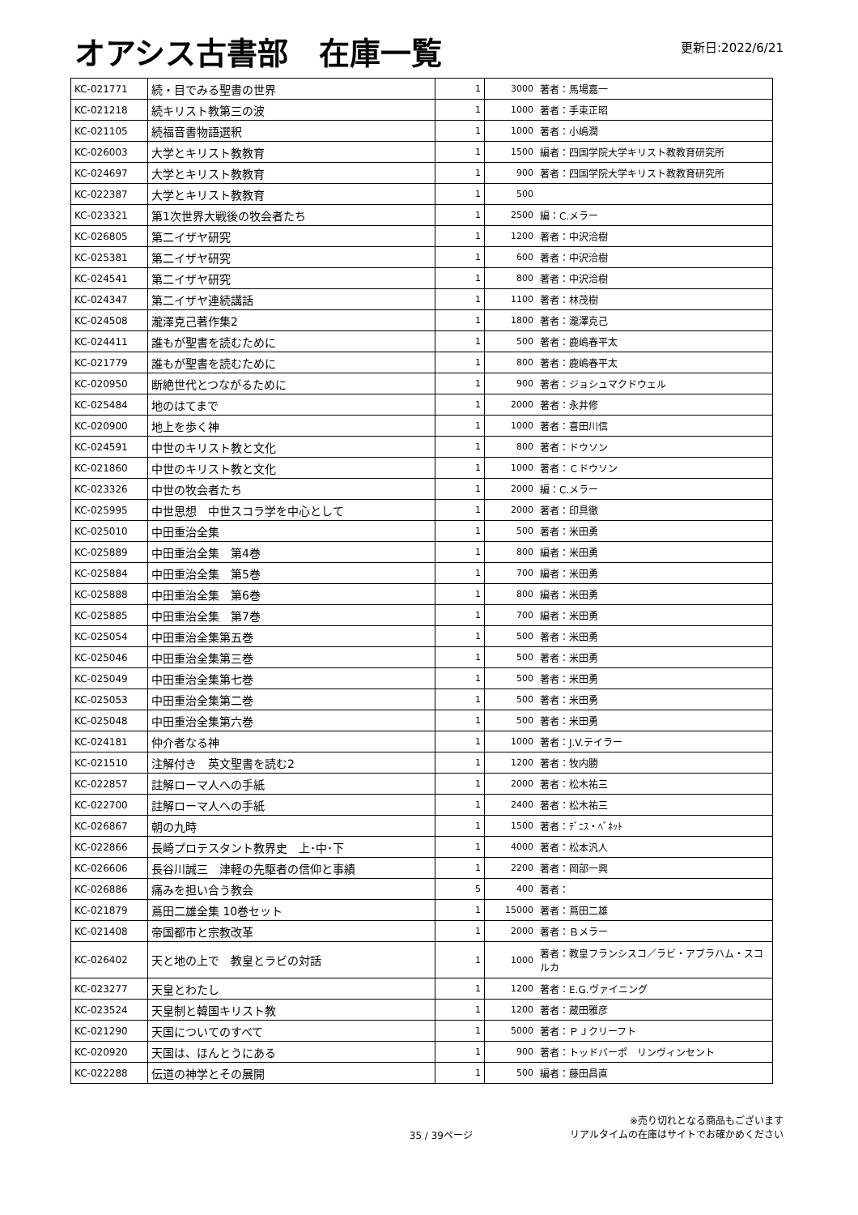オアシス古書部　在庫一覧
更新日:2022/6/21
| KC-021771 | 続・目でみる聖書の世界 | 1 | 3000 | 著者：馬場嘉一 |
| KC-021218 | 続キリスト教第三の波 | 1 | 1000 | 著者：手束正昭 |
| KC-021105 | 続福音書物語選釈 | 1 | 1000 | 著者：小嶋潤 |
| KC-026003 | 大学とキリスト教教育 | 1 | 1500 | 編者：四国学院大学キリスト教教育研究所 |
| KC-024697 | 大学とキリスト教教育 | 1 | 900 | 著者：四国学院大学キリスト教教育研究所 |
| KC-022387 | 大学とキリスト教教育 | 1 | 500 | |
| KC-023321 | 第1次世界大戦後の牧会者たち | 1 | 2500 | 編：C.メラー |
| KC-026805 | 第二イザヤ研究 | 1 | 1200 | 著者：中沢洽樹 |
| KC-025381 | 第二イザヤ研究 | 1 | 600 | 著者：中沢洽樹 |
| KC-024541 | 第二イザヤ研究 | 1 | 800 | 著者：中沢洽樹 |
| KC-024347 | 第二イザヤ連続講話 | 1 | 1100 | 著者：林茂樹 |
| KC-024508 | 瀧澤克己著作集2 | 1 | 1800 | 著者：瀧澤克己 |
| KC-024411 | 誰もが聖書を読むために | 1 | 500 | 著者：鹿嶋春平太 |
| KC-021779 | 誰もが聖書を読むために | 1 | 800 | 著者：鹿嶋春平太 |
| KC-020950 | 断絶世代とつながるために | 1 | 900 | 著者：ジョシュマクドウェル |
| KC-025484 | 地のはてまで | 1 | 2000 | 著者：永井修 |
| KC-020900 | 地上を歩く神 | 1 | 1000 | 著者：喜田川信 |
| KC-024591 | 中世のキリスト教と文化 | 1 | 800 | 著者：ドウソン |
| KC-021860 | 中世のキリスト教と文化 | 1 | 1000 | 著者：Ｃドウソン |
| KC-023326 | 中世の牧会者たち | 1 | 2000 | 編：C.メラー |
| KC-025995 | 中世思想 中世スコラ学を中心として | 1 | 2000 | 著者：印具徹 |
| KC-025010 | 中田重治全集 | 1 | 500 | 著者：米田勇 |
| KC-025889 | 中田重治全集 第4巻 | 1 | 800 | 編者：米田勇 |
| KC-025884 | 中田重治全集 第5巻 | 1 | 700 | 編者：米田勇 |
| KC-025888 | 中田重治全集 第6巻 | 1 | 800 | 編者：米田勇 |
| KC-025885 | 中田重治全集 第7巻 | 1 | 700 | 編者：米田勇 |
| KC-025054 | 中田重治全集第五巻 | 1 | 500 | 著者：米田勇 |
| KC-025046 | 中田重治全集第三巻 | 1 | 500 | 著者：米田勇 |
| KC-025049 | 中田重治全集第七巻 | 1 | 500 | 著者：米田勇 |
| KC-025053 | 中田重治全集第二巻 | 1 | 500 | 著者：米田勇 |
| KC-025048 | 中田重治全集第六巻 | 1 | 500 | 著者：米田勇 |
| KC-024181 | 仲介者なる神 | 1 | 1000 | 著者：J.V.テイラー |
| KC-021510 | 注解付き 英文聖書を読む2 | 1 | 1200 | 著者：牧内勝 |
| KC-022857 | 註解ローマ人への手紙 | 1 | 2000 | 著者：松木祐三 |
| KC-022700 | 註解ローマ人への手紙 | 1 | 2400 | 著者：松木祐三 |
| KC-026867 | 朝の九時 | 1 | 1500 | 著者：ﾃﾞﾆｽ・ﾍﾞﾈｯﾄ |
| KC-022866 | 長崎プロテスタント教界史 上･中･下 | 1 | 4000 | 著者：松本汎人 |
| KC-026606 | 長谷川誠三 津軽の先駆者の信仰と事績 | 1 | 2200 | 著者：岡部一興 |
| KC-026886 | 痛みを担い合う教会 | 5 | 400 | 著者： |
| KC-021879 | 蔦田二雄全集 10巻セット | 1 | 15000 | 著者：蔦田二雄 |
| KC-021408 | 帝国都市と宗教改革 | 1 | 2000 | 著者：Ｂメラー |
| KC-026402 | 天と地の上で 教皇とラビの対話 | 1 | 1000 | 著者：教皇フランシスコ／ラビ・アブラハム・スコルカ |
| KC-023277 | 天皇とわたし | 1 | 1200 | 著者：E.G.ヴァイニング |
| KC-023524 | 天皇制と韓国キリスト教 | 1 | 1200 | 著者：蔵田雅彦 |
| KC-021290 | 天国についてのすべて | 1 | 5000 | 著者：ＰＪクリーフト |
| KC-020920 | 天国は、ほんとうにある | 1 | 900 | 著者：トッドバーポ リンヴィンセント |
| KC-022288 | 伝道の神学とその展開 | 1 | 500 | 編者：藤田昌直 |
35 / 39ページ
※売り切れとなる商品もございます
リアルタイムの在庫はサイトでお確かめください